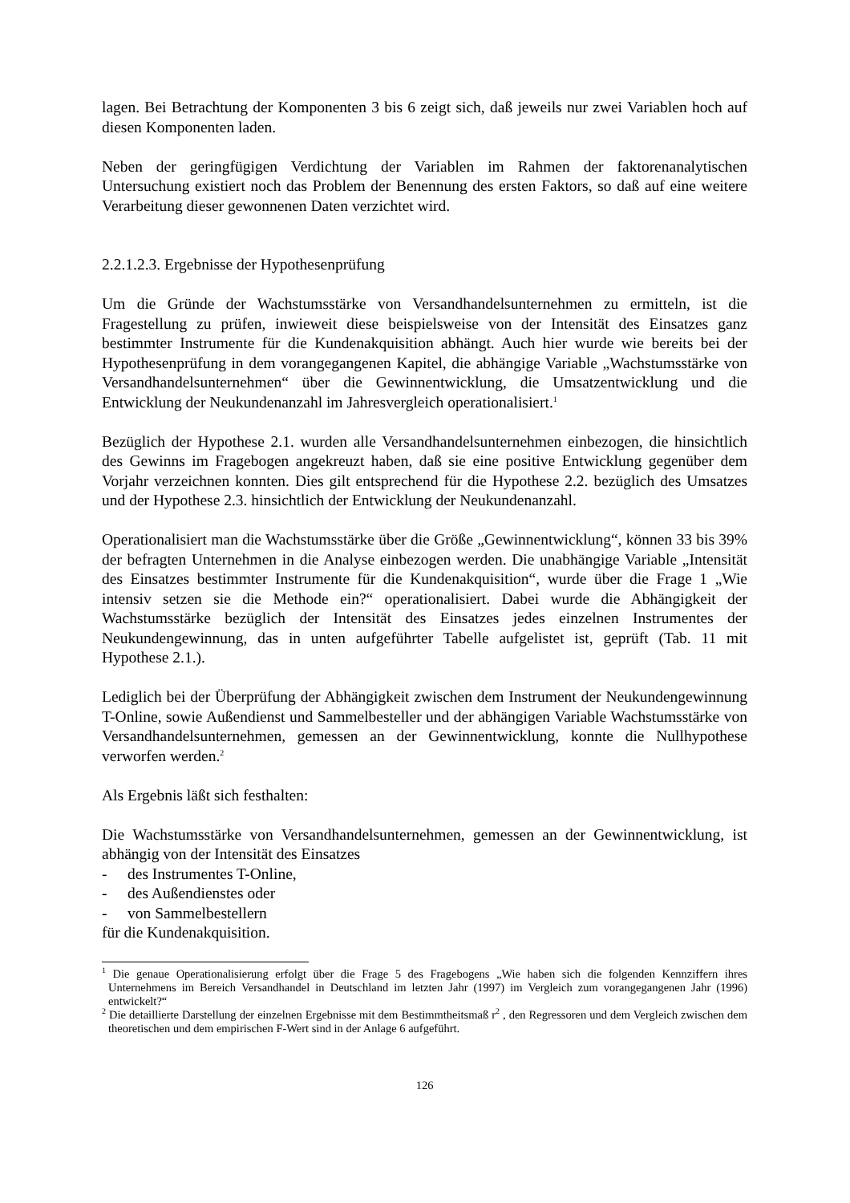lagen. Bei Betrachtung der Komponenten 3 bis 6 zeigt sich, daß jeweils nur zwei Variablen hoch auf diesen Komponenten laden.
Neben der geringfügigen Verdichtung der Variablen im Rahmen der faktorenanalytischen Untersuchung existiert noch das Problem der Benennung des ersten Faktors, so daß auf eine weitere Verarbeitung dieser gewonnenen Daten verzichtet wird.
2.2.1.2.3. Ergebnisse der Hypothesenprüfung
Um die Gründe der Wachstumsstärke von Versandhandelsunternehmen zu ermitteln, ist die Fragestellung zu prüfen, inwieweit diese beispielsweise von der Intensität des Einsatzes ganz bestimmter Instrumente für die Kundenakquisition abhängt. Auch hier wurde wie bereits bei der Hypothesenprüfung in dem vorangegangenen Kapitel, die abhängige Variable „Wachstumsstärke von Versandhandelsunternehmen“ über die Gewinnentwicklung, die Umsatzentwicklung und die Entwicklung der Neukundenanzahl im Jahresvergleich operationalisiert.<sup>1</sup>
Bezüglich der Hypothese 2.1. wurden alle Versandhandelsunternehmen einbezogen, die hinsichtlich des Gewinns im Fragebogen angekreuzt haben, daß sie eine positive Entwicklung gegenüber dem Vorjahr verzeichnen konnten. Dies gilt entsprechend für die Hypothese 2.2. bezüglich des Umsatzes und der Hypothese 2.3. hinsichtlich der Entwicklung der Neukundenanzahl.
Operationalisiert man die Wachstumsstärke über die Größe „Gewinnentwicklung“, können 33 bis 39% der befragten Unternehmen in die Analyse einbezogen werden. Die unabhängige Variable „Intensität des Einsatzes bestimmter Instrumente für die Kundenakquisition“, wurde über die Frage 1 „Wie intensiv setzen sie die Methode ein?“ operationalisiert. Dabei wurde die Abhängigkeit der Wachstumsstärke bezüglich der Intensität des Einsatzes jedes einzelnen Instrumentes der Neukundengewinnung, das in unten aufgeführter Tabelle aufgelistet ist, geprüft (Tab. 11 mit Hypothese 2.1.).
Lediglich bei der Überprüfung der Abhängigkeit zwischen dem Instrument der Neukundengewinnung T-Online, sowie Außendienst und Sammelbesteller und der abhängigen Variable Wachstumsstärke von Versandhandelsunternehmen, gemessen an der Gewinnentwicklung, konnte die Nullhypothese verworfen werden.<sup>2</sup>
Als Ergebnis läßt sich festhalten:
Die Wachstumsstärke von Versandhandelsunternehmen, gemessen an der Gewinnentwicklung, ist abhängig von der Intensität des Einsatzes
- des Instrumentes T-Online,
- des Außendienstes oder
- von Sammelbestellern
für die Kundenakquisition.
<sup>1</sup> Die genaue Operationalisierung erfolgt über die Frage 5 des Fragebogens „Wie haben sich die folgenden Kennziffern ihres Unternehmens im Bereich Versandhandel in Deutschland im letzten Jahr (1997) im Vergleich zum vorangegangenen Jahr (1996) entwickelt?“
<sup>2</sup> Die detaillierte Darstellung der einzelnen Ergebnisse mit dem Bestimmtheitsmaß r<sup>2</sup> , den Regressoren und dem Vergleich zwischen dem theoretischen und dem empirischen F-Wert sind in der Anlage 6 aufgeführt.
126